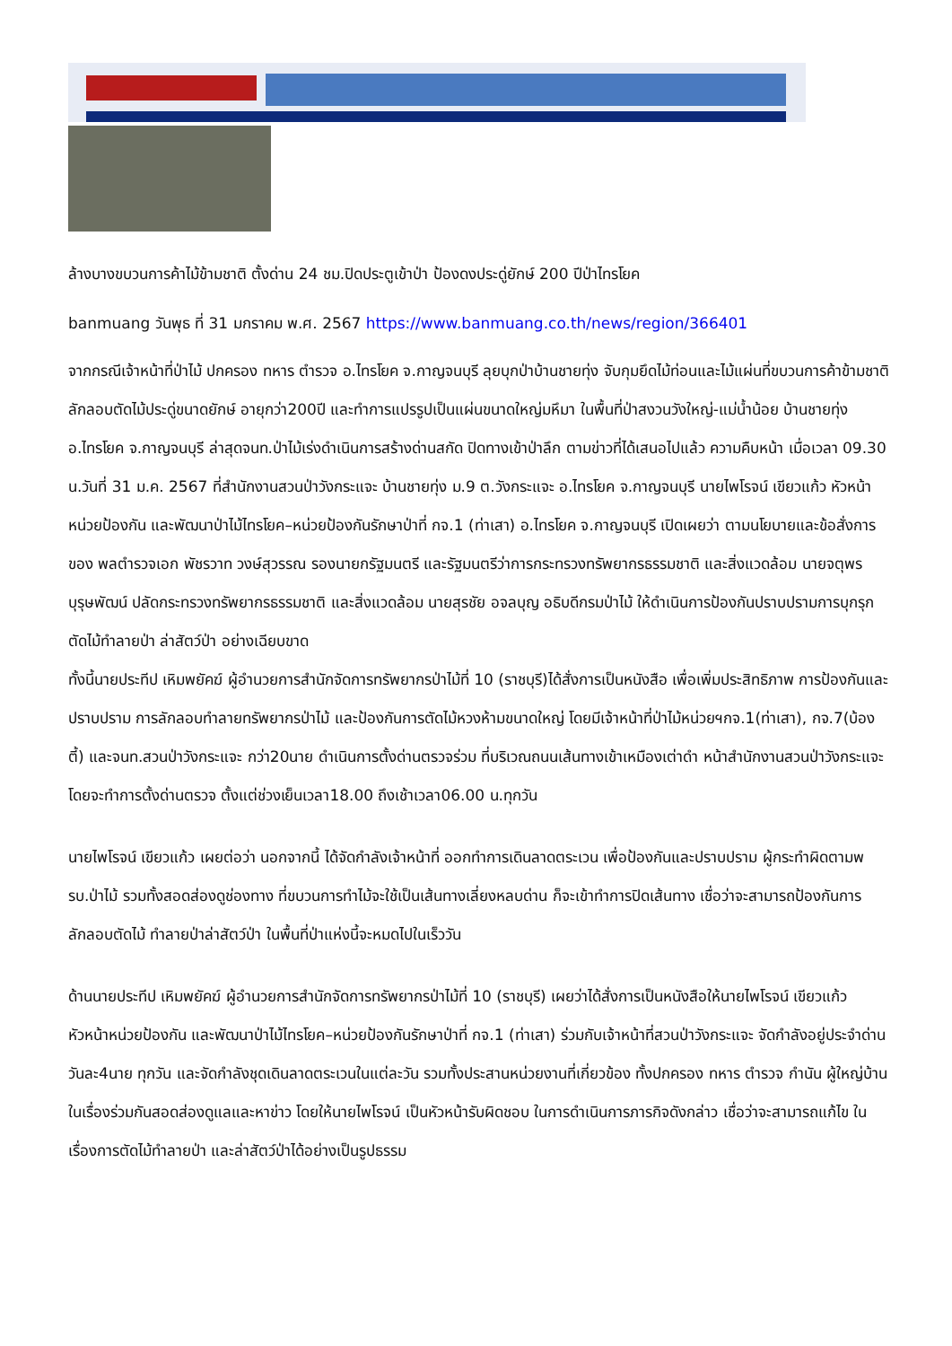ล้างบางขบวนการค้าไม้ข้ามชาติ ตั้งด่าน 24 ชม.ปิดประตูเข้าป่า ป้องดงประดู่ยักษ์ 200 ปีป่าไทรโยค
banmuang วันพุธ ที่ 31 มกราคม พ.ศ. 2567 https://www.banmuang.co.th/news/region/366401
จากกรณีเจ้าหน้าที่ป่าไม้ ปกครอง ทหาร ตำรวจ อ.ไทรโยค จ.กาญจนบุรี ลุยบุกป่าบ้านชายทุ่ง จับกุมยึดไม้ท่อนและไม้แผ่นที่ขบวนการค้าข้ามชาติ ลักลอบตัดไม้ประดู่ขนาดยักษ์ อายุกว่า200ปี และทำการแปรรูปเป็นแผ่นขนาดใหญ่มหึมา ในพื้นที่ป่าสงวนวังใหญ่-แม่น้ำน้อย บ้านชายทุ่ง อ.ไทรโยค จ.กาญจนบุรี ล่าสุดจนท.ป่าไม้เร่งดำเนินการสร้างด่านสกัด ปิดทางเข้าป่าลึก ตามข่าวที่ได้เสนอไปแล้ว ความคืบหน้า เมื่อเวลา 09.30 น.วันที่ 31 ม.ค. 2567 ที่สำนักงานสวนป่าวังกระแจะ บ้านชายทุ่ง ม.9 ต.วังกระแจะ อ.ไทรโยค จ.กาญจนบุรี นายไพโรจน์ เขียวแก้ว หัวหน้าหน่วยป้องกัน และพัฒนาป่าไม้ไทรโยค–หน่วยป้องกันรักษาป่าที่ กจ.1 (ท่าเสา) อ.ไทรโยค จ.กาญจนบุรี เปิดเผยว่า ตามนโยบายและข้อสั่งการของ พลตำรวจเอก พัชรวาท วงษ์สุวรรณ รองนายกรัฐมนตรี และรัฐมนตรีว่าการกระทรวงทรัพยากรธรรมชาติ และสิ่งแวดล้อม นายจตุพร บุรุษพัฒน์ ปลัดกระทรวงทรัพยากรธรรมชาติ และสิ่งแวดล้อม นายสุรชัย อจลบุญ อธิบดีกรมป่าไม้ ให้ดำเนินการป้องกันปราบปรามการบุกรุกตัดไม้ทำลายป่า ล่าสัตว์ป่า อย่างเฉียบขาด
ทั้งนี้นายประทีป เหิมพยัคฆ์ ผู้อำนวยการสำนักจัดการทรัพยากรป่าไม้ที่ 10 (ราชบุรี)ได้สั่งการเป็นหนังสือ เพื่อเพิ่มประสิทธิภาพ การป้องกันและปราบปราม การลักลอบทำลายทรัพยากรป่าไม้ และป้องกันการตัดไม้หวงห้ามขนาดใหญ่ โดยมีเจ้าหน้าที่ป่าไม้หน่วยฯกจ.1(ท่าเสา), กจ.7(บ้องตี้) และจนท.สวนป่าวังกระแจะ กว่า20นาย ดำเนินการตั้งด่านตรวจร่วม ที่บริเวณถนนเส้นทางเข้าเหมืองเต่าดำ หน้าสำนักงานสวนป่าวังกระแจะ โดยจะทำการตั้งด่านตรวจ ตั้งแต่ช่วงเย็นเวลา18.00 ถึงเช้าเวลา06.00 น.ทุกวัน
นายไพโรจน์ เขียวแก้ว เผยต่อว่า นอกจากนี้ ได้จัดกำลังเจ้าหน้าที่ ออกทำการเดินลาดตระเวน เพื่อป้องกันและปราบปราม ผู้กระทำผิดตามพรบ.ป่าไม้ รวมทั้งสอดส่องดูช่องทาง ที่ขบวนการทำไม้จะใช้เป็นเส้นทางเลี่ยงหลบด่าน ก็จะเข้าทำการปิดเส้นทาง เชื่อว่าจะสามารถป้องกันการลักลอบตัดไม้ ทำลายป่าล่าสัตว์ป่า ในพื้นที่ป่าแห่งนี้จะหมดไปในเร็ววัน
ด้านนายประทีป เหิมพยัคฆ์ ผู้อำนวยการสำนักจัดการทรัพยากรป่าไม้ที่ 10 (ราชบุรี) เผยว่าได้สั่งการเป็นหนังสือให้นายไพโรจน์ เขียวแก้ว หัวหน้าหน่วยป้องกัน และพัฒนาป่าไม้ไทรโยค–หน่วยป้องกันรักษาป่าที่ กจ.1 (ท่าเสา) ร่วมกับเจ้าหน้าที่สวนป่าวังกระแจะ จัดกำลังอยู่ประจำด่านวันละ4นาย ทุกวัน และจัดกำลังชุดเดินลาดตระเวนในแต่ละวัน รวมทั้งประสานหน่วยงานที่เกี่ยวข้อง ทั้งปกครอง ทหาร ตำรวจ กำนัน ผู้ใหญ่บ้าน ในเรื่องร่วมกันสอดส่องดูแลและหาข่าว โดยให้นายไพโรจน์ เป็นหัวหน้ารับผิดชอบ ในการดำเนินการภารกิจดังกล่าว เชื่อว่าจะสามารถแก้ไข ในเรื่องการตัดไม้ทำลายป่า และล่าสัตว์ป่าได้อย่างเป็นรูปธรรม